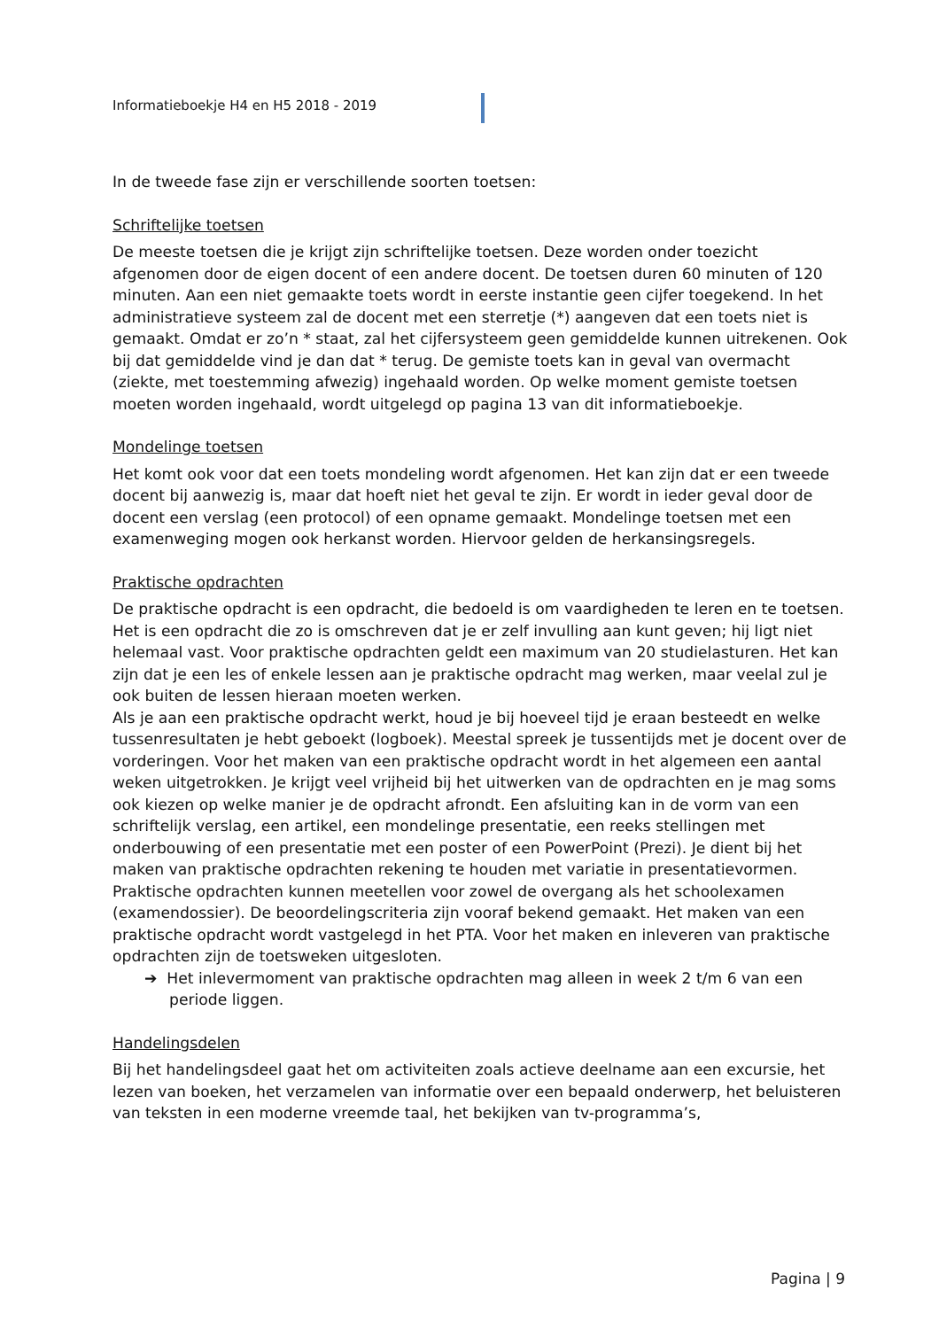Informatieboekje H4 en H5 2018 - 2019
In de tweede fase zijn er verschillende soorten toetsen:
Schriftelijke toetsen
De meeste toetsen die je krijgt zijn schriftelijke toetsen. Deze worden onder toezicht afgenomen door de eigen docent of een andere docent. De toetsen duren 60 minuten of 120 minuten. Aan een niet gemaakte toets wordt in eerste instantie geen cijfer toegekend. In het administratieve systeem zal de docent met een sterretje (*) aangeven dat een toets niet is gemaakt. Omdat er zo’n * staat, zal het cijfersysteem geen gemiddelde kunnen uitrekenen. Ook bij dat gemiddelde vind je dan dat * terug. De gemiste toets kan in geval van overmacht (ziekte, met toestemming afwezig) ingehaald worden. Op welke moment gemiste toetsen moeten worden ingehaald, wordt uitgelegd op pagina 13 van dit informatieboekje.
Mondelinge toetsen
Het komt ook voor dat een toets mondeling wordt afgenomen. Het kan zijn dat er een tweede docent bij aanwezig is, maar dat hoeft niet het geval te zijn. Er wordt in ieder geval door de docent een verslag (een protocol) of een opname gemaakt. Mondelinge toetsen met een examenweging mogen ook herkanst worden. Hiervoor gelden de herkansingsregels.
Praktische opdrachten
De praktische opdracht is een opdracht, die bedoeld is om vaardigheden te leren en te toetsen. Het is een opdracht die zo is omschreven dat je er zelf invulling aan kunt geven; hij ligt niet helemaal vast. Voor praktische opdrachten geldt een maximum van 20 studielasturen. Het kan zijn dat je een les of enkele lessen aan je praktische opdracht mag werken, maar veelal zul je ook buiten de lessen hieraan moeten werken.
Als je aan een praktische opdracht werkt, houd je bij hoeveel tijd je eraan besteedt en welke tussenresultaten je hebt geboekt (logboek). Meestal spreek je tussentijds met je docent over de vorderingen. Voor het maken van een praktische opdracht wordt in het algemeen een aantal weken uitgetrokken. Je krijgt veel vrijheid bij het uitwerken van de opdrachten en je mag soms ook kiezen op welke manier je de opdracht afrondt. Een afsluiting kan in de vorm van een schriftelijk verslag, een artikel, een mondelinge presentatie, een reeks stellingen met onderbouwing of een presentatie met een poster of een PowerPoint (Prezi). Je dient bij het maken van praktische opdrachten rekening te houden met variatie in presentatievormen.
Praktische opdrachten kunnen meetellen voor zowel de overgang als het schoolexamen (examendossier). De beoordelingscriteria zijn vooraf bekend gemaakt. Het maken van een praktische opdracht wordt vastgelegd in het PTA. Voor het maken en inleveren van praktische opdrachten zijn de toetsweken uitgesloten.
➔ Het inlevermoment van praktische opdrachten mag alleen in week 2 t/m 6 van een periode liggen.
Handelingsdelen
Bij het handelingsdeel gaat het om activiteiten zoals actieve deelname aan een excursie, het lezen van boeken, het verzamelen van informatie over een bepaald onderwerp, het beluisteren van teksten in een moderne vreemde taal, het bekijken van tv-programma’s,
Pagina | 9